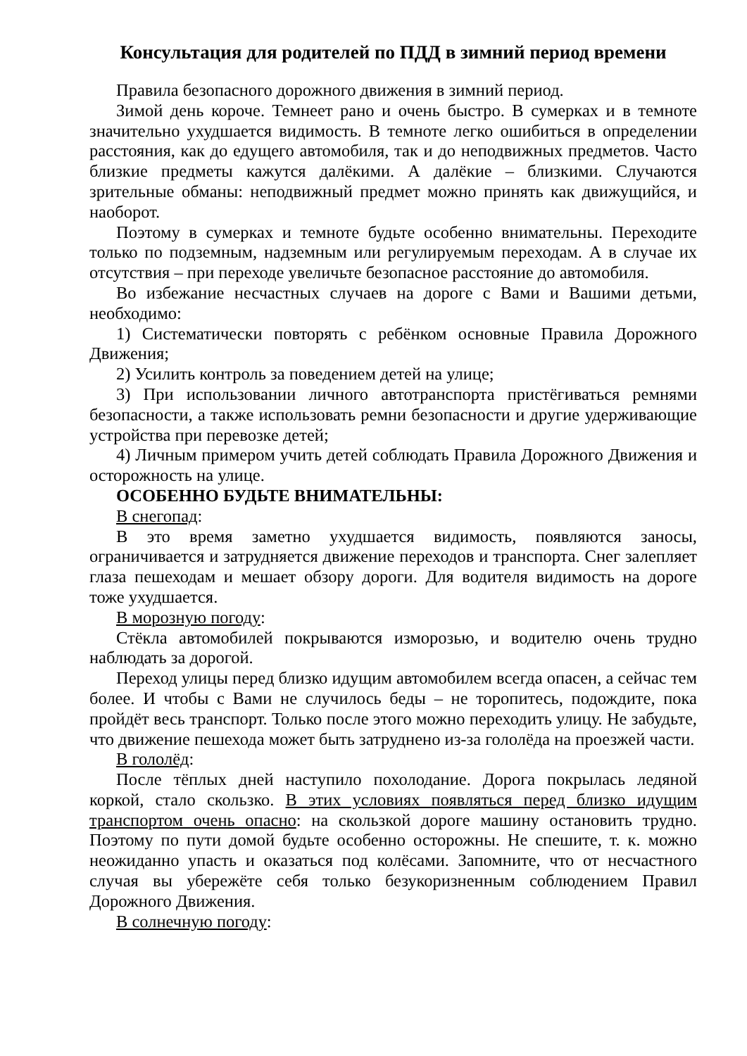Консультация для родителей по ПДД в зимний период времени
Правила безопасного дорожного движения в зимний период.
Зимой день короче. Темнеет рано и очень быстро. В сумерках и в темноте значительно ухудшается видимость. В темноте легко ошибиться в определении расстояния, как до едущего автомобиля, так и до неподвижных предметов. Часто близкие предметы кажутся далёкими. А далёкие – близкими. Случаются зрительные обманы: неподвижный предмет можно принять как движущийся, и наоборот.
Поэтому в сумерках и темноте будьте особенно внимательны. Переходите только по подземным, надземным или регулируемым переходам. А в случае их отсутствия – при переходе увеличьте безопасное расстояние до автомобиля.
Во избежание несчастных случаев на дороге с Вами и Вашими детьми, необходимо:
1) Систематически повторять с ребёнком основные Правила Дорожного Движения;
2) Усилить контроль за поведением детей на улице;
3) При использовании личного автотранспорта пристёгиваться ремнями безопасности, а также использовать ремни безопасности и другие удерживающие устройства при перевозке детей;
4) Личным примером учить детей соблюдать Правила Дорожного Движения и осторожность на улице.
ОСОБЕННО БУДЬТЕ ВНИМАТЕЛЬНЫ:
В снегопад:
В это время заметно ухудшается видимость, появляются заносы, ограничивается и затрудняется движение переходов и транспорта. Снег залепляет глаза пешеходам и мешает обзору дороги. Для водителя видимость на дороге тоже ухудшается.
В морозную погоду:
Стёкла автомобилей покрываются изморозью, и водителю очень трудно наблюдать за дорогой.
Переход улицы перед близко идущим автомобилем всегда опасен, а сейчас тем более. И чтобы с Вами не случилось беды – не торопитесь, подождите, пока пройдёт весь транспорт. Только после этого можно переходить улицу. Не забудьте, что движение пешехода может быть затруднено из-за гололёда на проезжей части.
В гололёд:
После тёплых дней наступило похолодание. Дорога покрылась ледяной коркой, стало скользко. В этих условиях появляться перед близко идущим транспортом очень опасно: на скользкой дороге машину остановить трудно. Поэтому по пути домой будьте особенно осторожны. Не спешите, т. к. можно неожиданно упасть и оказаться под колёсами. Запомните, что от несчастного случая вы убережёте себя только безукоризненным соблюдением Правил Дорожного Движения.
В солнечную погоду: